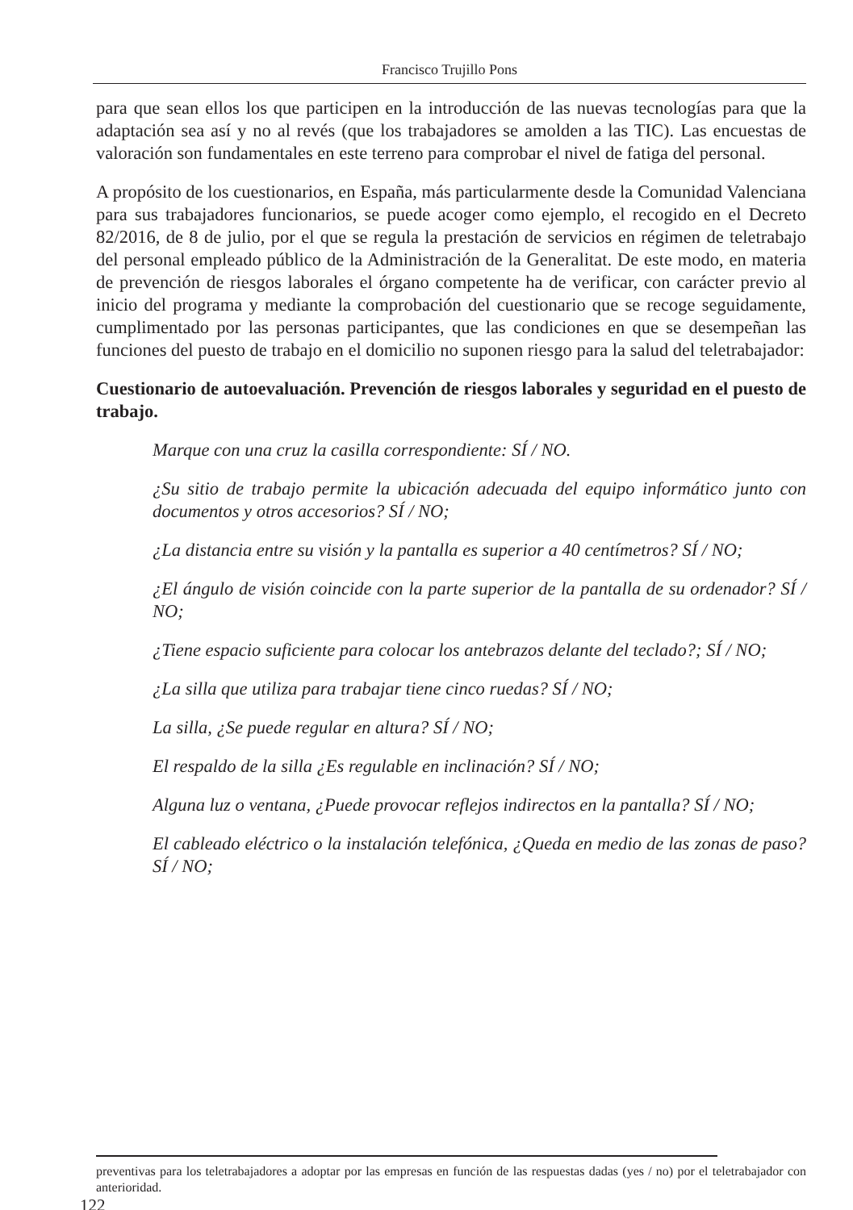Francisco Trujillo Pons
para que sean ellos los que participen en la introducción de las nuevas tecnologías para que la adaptación sea así y no al revés (que los trabajadores se amolden a las TIC). Las encuestas de valoración son fundamentales en este terreno para comprobar el nivel de fatiga del personal.
A propósito de los cuestionarios, en España, más particularmente desde la Comunidad Valenciana para sus trabajadores funcionarios, se puede acoger como ejemplo, el recogido en el Decreto 82/2016, de 8 de julio, por el que se regula la prestación de servicios en régimen de teletrabajo del personal empleado público de la Administración de la Generalitat. De este modo, en materia de prevención de riesgos laborales el órgano competente ha de verificar, con carácter previo al inicio del programa y mediante la comprobación del cuestionario que se recoge seguidamente, cumplimentado por las personas participantes, que las condiciones en que se desempeñan las funciones del puesto de trabajo en el domicilio no suponen riesgo para la salud del teletrabajador:
Cuestionario de autoevaluación. Prevención de riesgos laborales y seguridad en el puesto de trabajo.
Marque con una cruz la casilla correspondiente: SÍ / NO.
¿Su sitio de trabajo permite la ubicación adecuada del equipo informático junto con documentos y otros accesorios? SÍ / NO;
¿La distancia entre su visión y la pantalla es superior a 40 centímetros? SÍ / NO;
¿El ángulo de visión coincide con la parte superior de la pantalla de su ordenador? SÍ / NO;
¿Tiene espacio suficiente para colocar los antebrazos delante del teclado?; SÍ / NO;
¿La silla que utiliza para trabajar tiene cinco ruedas? SÍ / NO;
La silla, ¿Se puede regular en altura? SÍ / NO;
El respaldo de la silla ¿Es regulable en inclinación? SÍ / NO;
Alguna luz o ventana, ¿Puede provocar reflejos indirectos en la pantalla? SÍ / NO;
El cableado eléctrico o la instalación telefónica, ¿Queda en medio de las zonas de paso? SÍ / NO;
preventivas para los teletrabajadores a adoptar por las empresas en función de las respuestas dadas (yes / no) por el teletrabajador con anterioridad.
122